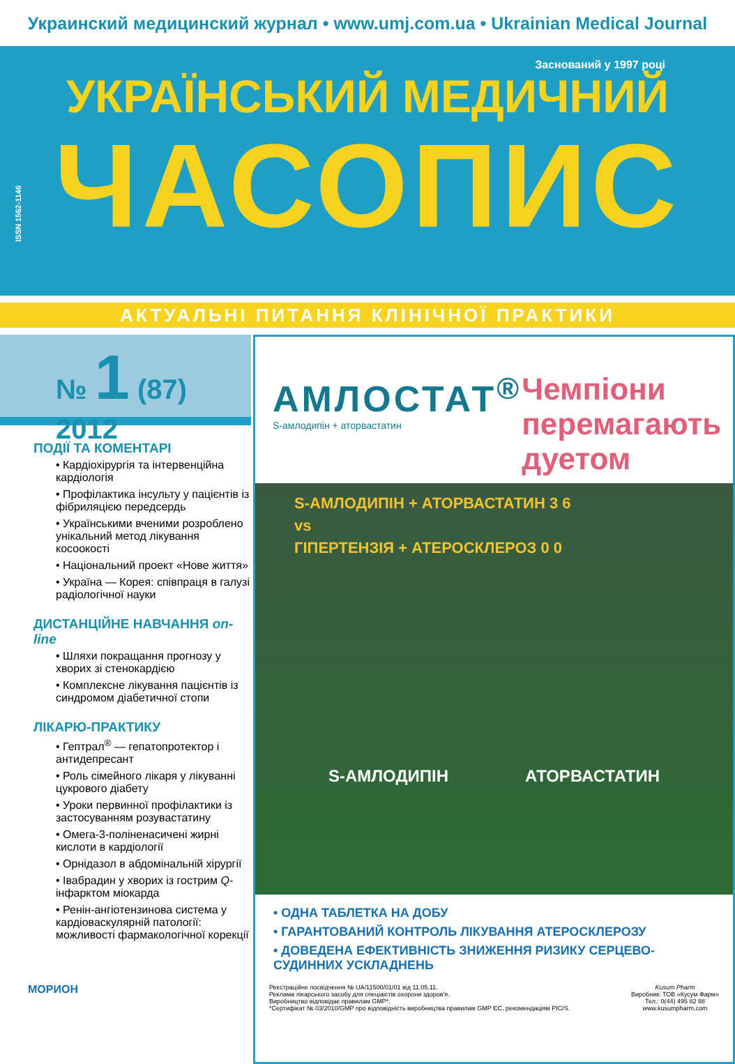Украинский медицинский журнал • www.umj.com.ua • Ukrainian Medical Journal
ISSN 1562-1146
Заснований у 1997 році
УКРАЇНСЬКИЙ МЕДИЧНИЙ
ЧАСОПИС
АКТУАЛЬНІ ПИТАННЯ КЛІНІЧНОЇ ПРАКТИКИ
№ 1 (87)
2012
ПОДІЇ ТА КОМЕНТАРІ
• Кардіохірургія та інтервенційна кардіологія
• Профілактика інсульту у пацієнтів із фібриляцією передсердь
• Українськими вченими розроблено унікальний метод лікування косоокості
• Національний проект «Нове життя»
• Україна — Корея: співпраця в галузі радіологічної науки
ДИСТАНЦІЙНЕ НАВЧАННЯ on-line
• Шляхи покращання прогнозу у хворих зі стенокардією
• Комплексне лікування пацієнтів із синдромом діабетичної стопи
ЛІКАРЮ-ПРАКТИКУ
• Гептрал<sup>®</sup> — гепатопротектор і антидепресант
• Роль сімейного лікаря у лікуванні цукрового діабету
• Уроки первинної профілактики із застосуванням розувастатину
• Омега-3-поліненасичені жирні кислоти в кардіології
• Орнідазол в абдомінальній хірургії
• Івабрадин у хворих із гострим Q-інфарктом міокарда
• Ренін-ангіотензинова система у кардіоваскулярній патології: можливості фармакологічної корекції
МОРИОН
АМЛОСТАТ<sup>®</sup>
S-амлодипін + аторвастатин
Чемпіони
перемагають
дуетом
S-АМЛОДИПІН + АТОРВАСТАТИН 3 6
vs
ГІПЕРТЕНЗІЯ + АТЕРОСКЛЕРОЗ 0 0
S-АМЛОДИПІН АТОРВАСТАТИН
• ОДНА ТАБЛЕТКА НА ДОБУ
• ГАРАНТОВАНИЙ КОНТРОЛЬ ЛІКУВАННЯ АТЕРОСКЛЕРОЗУ
• ДОВЕДЕНА ЕФЕКТИВНІСТЬ ЗНИЖЕННЯ РИЗИКУ СЕРЦЕВО-СУДИННИХ УСКЛАДНЕНЬ
Реєстраційне посвідчення № UA/11500/01/01 від 11.05.11.
Реклама лікарського засобу для спеціаістів охорони здоров'я.
Виробництво відповідає правилам GMP*.
*Сертифікат № 03/2010/GMP про відповідність виробництва правилам GMP ЄС, рекомендаціям PIC/S.
Kusum Pharm
Виробник: ТОВ «Кусум Фарм»
Тел.: 0(44) 495 82 88
www.kusumpharm.com